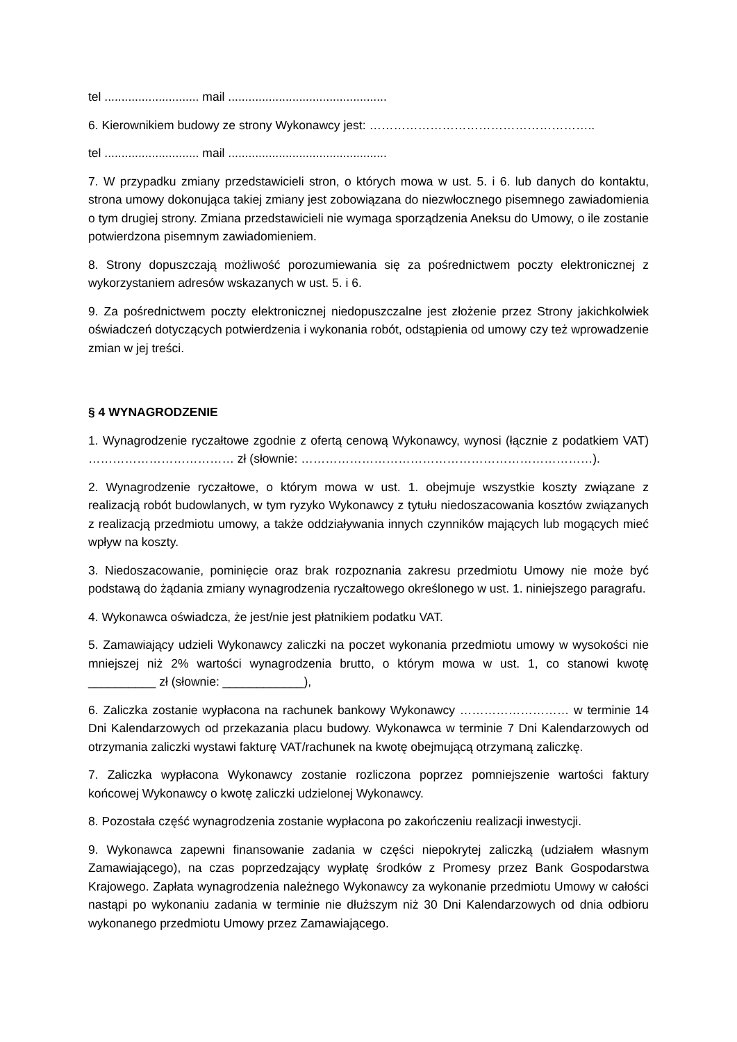tel ............................ mail ...............................................
6. Kierownikiem budowy ze strony Wykonawcy jest: ………………………………………………..
tel ............................ mail ...............................................
7. W przypadku zmiany przedstawicieli stron, o których mowa w ust. 5. i 6. lub danych do kontaktu, strona umowy dokonująca takiej zmiany jest zobowiązana do niezwłocznego pisemnego zawiadomienia o tym drugiej strony. Zmiana przedstawicieli nie wymaga sporządzenia Aneksu do Umowy, o ile zostanie potwierdzona pisemnym zawiadomieniem.
8. Strony dopuszczają możliwość porozumiewania się za pośrednictwem poczty elektronicznej z wykorzystaniem adresów wskazanych w ust. 5. i 6.
9. Za pośrednictwem poczty elektronicznej niedopuszczalne jest złożenie przez Strony jakichkolwiek oświadczeń dotyczących potwierdzenia i wykonania robót, odstąpienia od umowy czy też wprowadzenie zmian w jej treści.
§ 4 WYNAGRODZENIE
1. Wynagrodzenie ryczałtowe zgodnie z ofertą cenową Wykonawcy, wynosi (łącznie z podatkiem VAT) ……………………………… zł (słownie: ………………………………………………………………).
2. Wynagrodzenie ryczałtowe, o którym mowa w ust. 1. obejmuje wszystkie koszty związane z realizacją robót budowlanych, w tym ryzyko Wykonawcy z tytułu niedoszacowania kosztów związanych z realizacją przedmiotu umowy, a także oddziaływania innych czynników mających lub mogących mieć wpływ na koszty.
3. Niedoszacowanie, pominięcie oraz brak rozpoznania zakresu przedmiotu Umowy nie może być podstawą do żądania zmiany wynagrodzenia ryczałtowego określonego w ust. 1. niniejszego paragrafu.
4. Wykonawca oświadcza, że jest/nie jest płatnikiem podatku VAT.
5. Zamawiający udzieli Wykonawcy zaliczki na poczet wykonania przedmiotu umowy w wysokości nie mniejszej niż 2% wartości wynagrodzenia brutto, o którym mowa w ust. 1, co stanowi kwotę __________ zł (słownie: ____________),
6. Zaliczka zostanie wypłacona na rachunek bankowy Wykonawcy ……………………… w terminie 14 Dni Kalendarzowych od przekazania placu budowy. Wykonawca w terminie 7 Dni Kalendarzowych od otrzymania zaliczki wystawi fakturę VAT/rachunek na kwotę obejmującą otrzymaną zaliczkę.
7. Zaliczka wypłacona Wykonawcy zostanie rozliczona poprzez pomniejszenie wartości faktury końcowej Wykonawcy o kwotę zaliczki udzielonej Wykonawcy.
8. Pozostała część wynagrodzenia zostanie wypłacona po zakończeniu realizacji inwestycji.
9. Wykonawca zapewni finansowanie zadania w części niepokrytej zaliczką (udziałem własnym Zamawiającego), na czas poprzedzający wypłatę środków z Promesy przez Bank Gospodarstwa Krajowego. Zapłata wynagrodzenia należnego Wykonawcy za wykonanie przedmiotu Umowy w całości nastąpi po wykonaniu zadania w terminie nie dłuższym niż 30 Dni Kalendarzowych od dnia odbioru wykonanego przedmiotu Umowy przez Zamawiającego.